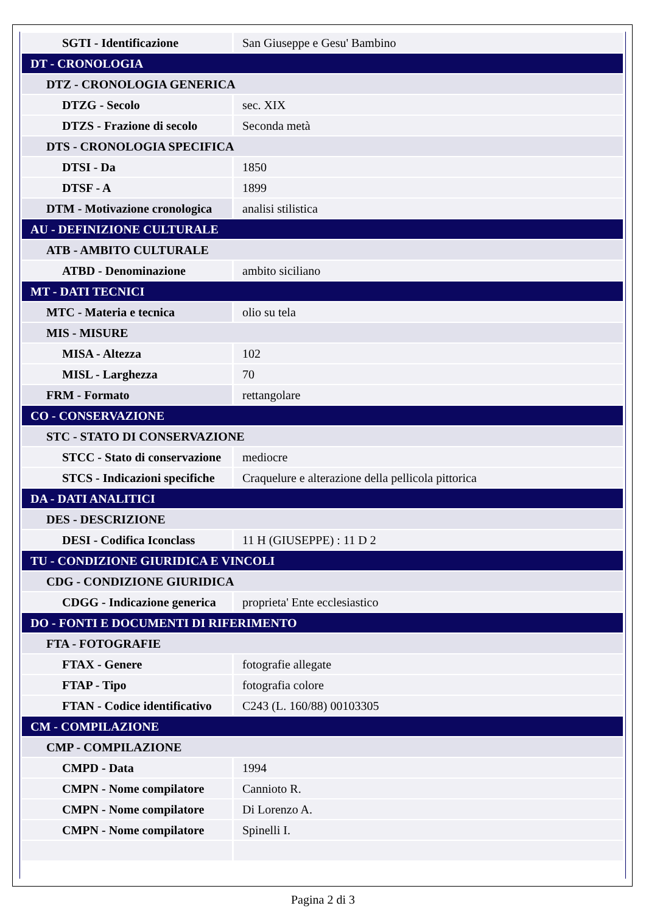| SGTI - Identificazione | San Giuseppe e Gesu' Bambino |
| DT - CRONOLOGIA | |
| DTZ - CRONOLOGIA GENERICA | |
| DTZG - Secolo | sec. XIX |
| DTZS - Frazione di secolo | Seconda metà |
| DTS - CRONOLOGIA SPECIFICA | |
| DTSI - Da | 1850 |
| DTSF - A | 1899 |
| DTM - Motivazione cronologica | analisi stilistica |
| AU - DEFINIZIONE CULTURALE | |
| ATB - AMBITO CULTURALE | |
| ATBD - Denominazione | ambito siciliano |
| MT - DATI TECNICI | |
| MTC - Materia e tecnica | olio su tela |
| MIS - MISURE | |
| MISA - Altezza | 102 |
| MISL - Larghezza | 70 |
| FRM - Formato | rettangolare |
| CO - CONSERVAZIONE | |
| STC - STATO DI CONSERVAZIONE | |
| STCC - Stato di conservazione | mediocre |
| STCS - Indicazioni specifiche | Craquelure e alterazione della pellicola pittorica |
| DA - DATI ANALITICI | |
| DES - DESCRIZIONE | |
| DESI - Codifica Iconclass | 11 H (GIUSEPPE) : 11 D 2 |
| TU - CONDIZIONE GIURIDICA E VINCOLI | |
| CDG - CONDIZIONE GIURIDICA | |
| CDGG - Indicazione generica | proprieta' Ente ecclesiastico |
| DO - FONTI E DOCUMENTI DI RIFERIMENTO | |
| FTA - FOTOGRAFIE | |
| FTAX - Genere | fotografie allegate |
| FTAP - Tipo | fotografia colore |
| FTAN - Codice identificativo | C243 (L. 160/88) 00103305 |
| CM - COMPILAZIONE | |
| CMP - COMPILAZIONE | |
| CMPD - Data | 1994 |
| CMPN - Nome compilatore | Cannioto R. |
| CMPN - Nome compilatore | Di Lorenzo A. |
| CMPN - Nome compilatore | Spinelli I. |
Pagina 2 di 3